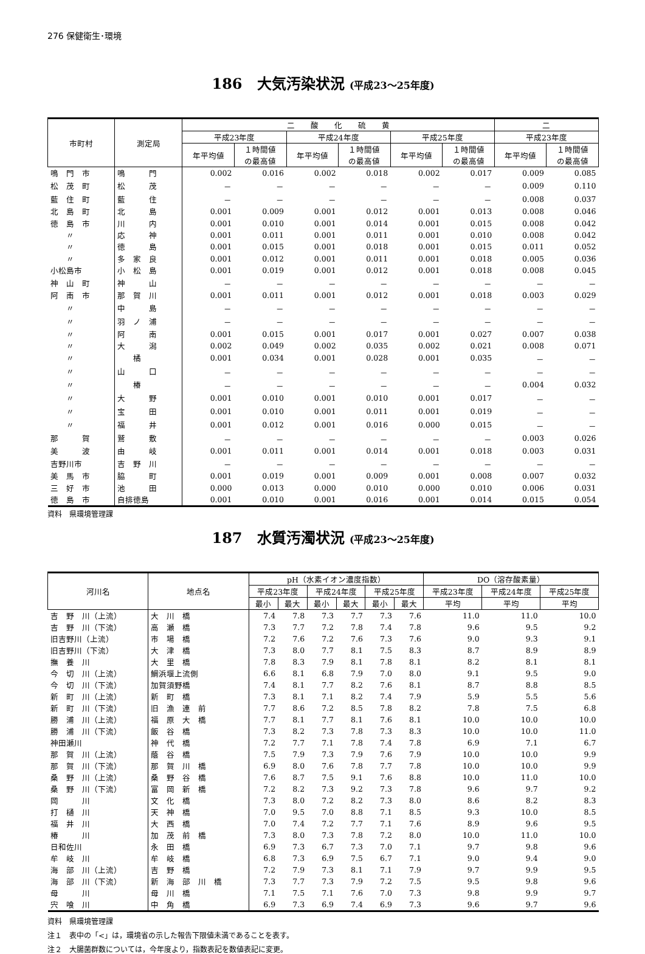276 保健衛生･環境
186　大気汚染状況 (平成23～25年度)
| 市町村 | 測定局 | 二 酸 化 硫 黄 | | | | | | 二 | |
| --- | --- | --- | --- | --- | --- | --- | --- | --- | --- |
| | | 平成23年度 | | 平成24年度 | | 平成25年度 | | 平成23年度 | |
| | | 年平均値 | １時間値 の最高値 | 年平均値 | １時間値 の最高値 | 年平均値 | １時間値 の最高値 | 年平均値 | １時間値 の最高値 |
| 鳴 門 市 | 鳴 門 | 0.002 | 0.016 | 0.002 | 0.018 | 0.002 | 0.017 | 0.009 | 0.085 |
| 松 茂 町 | 松 茂 | － | － | － | － | － | － | 0.009 | 0.110 |
| 藍 住 町 | 藍 住 | － | － | － | － | － | － | 0.008 | 0.037 |
| 北 島 町 | 北 島 | 0.001 | 0.009 | 0.001 | 0.012 | 0.001 | 0.013 | 0.008 | 0.046 |
| 徳 島 市 | 川 内 | 0.001 | 0.010 | 0.001 | 0.014 | 0.001 | 0.015 | 0.008 | 0.042 |
| 〃 | 応 神 | 0.001 | 0.011 | 0.001 | 0.011 | 0.001 | 0.010 | 0.008 | 0.042 |
| 〃 | 徳 島 | 0.001 | 0.015 | 0.001 | 0.018 | 0.001 | 0.015 | 0.011 | 0.052 |
| 〃 | 多 家 良 | 0.001 | 0.012 | 0.001 | 0.011 | 0.001 | 0.018 | 0.005 | 0.036 |
| 小松島市 | 小 松 島 | 0.001 | 0.019 | 0.001 | 0.012 | 0.001 | 0.018 | 0.008 | 0.045 |
| 神 山 町 | 神 山 | － | － | － | － | － | － | － | － |
| 阿 南 市 | 那 賀 川 | 0.001 | 0.011 | 0.001 | 0.012 | 0.001 | 0.018 | 0.003 | 0.029 |
| 〃 | 中 島 | － | － | － | － | － | － | － | － |
| 〃 | 羽 ノ 浦 | － | － | － | － | － | － | － | － |
| 〃 | 阿 南 | 0.001 | 0.015 | 0.001 | 0.017 | 0.001 | 0.027 | 0.007 | 0.038 |
| 〃 | 大 潟 | 0.002 | 0.049 | 0.002 | 0.035 | 0.002 | 0.021 | 0.008 | 0.071 |
| 〃 | 橘 | 0.001 | 0.034 | 0.001 | 0.028 | 0.001 | 0.035 | － | － |
| 〃 | 山 口 | － | － | － | － | － | － | － | － |
| 〃 | 椿 | － | － | － | － | － | － | 0.004 | 0.032 |
| 〃 | 大 野 | 0.001 | 0.010 | 0.001 | 0.010 | 0.001 | 0.017 | － | － |
| 〃 | 宝 田 | 0.001 | 0.010 | 0.001 | 0.011 | 0.001 | 0.019 | － | － |
| 〃 | 福 井 | 0.001 | 0.012 | 0.001 | 0.016 | 0.000 | 0.015 | － | － |
| 那 賀 | 鷲 敷 | － | － | － | － | － | － | 0.003 | 0.026 |
| 美 波 | 由 岐 | 0.001 | 0.011 | 0.001 | 0.014 | 0.001 | 0.018 | 0.003 | 0.031 |
| 吉野川市 | 吉 野 川 | － | － | － | － | － | － | － | － |
| 美 馬 市 | 脇 町 | 0.001 | 0.019 | 0.001 | 0.009 | 0.001 | 0.008 | 0.007 | 0.032 |
| 三 好 市 | 池 田 | 0.000 | 0.013 | 0.000 | 0.010 | 0.000 | 0.010 | 0.006 | 0.031 |
| 徳 島 市 | 自排徳島 | 0.001 | 0.010 | 0.001 | 0.016 | 0.001 | 0.014 | 0.015 | 0.054 |
資料　県環境管理課
187　水質汚濁状況 (平成23～25年度)
| 河川名 | 地点名 | pH（水素イオン濃度指数） | | | | | | DO（溶存酸素量） | | |
| --- | --- | --- | --- | --- | --- | --- | --- | --- | --- | --- |
| | | 平成23年度 | | 平成24年度 | | 平成25年度 | | 平成23年度 | 平成24年度 | 平成25年度 |
| | | 最小 | 最大 | 最小 | 最大 | 最小 | 最大 | 平均 | 平均 | 平均 |
| 吉 野 川（上流） | 大 川 橋 | 7.4 | 7.8 | 7.3 | 7.7 | 7.3 | 7.6 | 11.0 | 11.0 | 10.0 |
| 吉 野 川（下流） | 高 瀬 橋 | 7.3 | 7.7 | 7.2 | 7.8 | 7.4 | 7.8 | 9.6 | 9.5 | 9.2 |
| 旧吉野川（上流） | 市 場 橋 | 7.2 | 7.6 | 7.2 | 7.6 | 7.3 | 7.6 | 9.0 | 9.3 | 9.1 |
| 旧吉野川（下流） | 大 津 橋 | 7.3 | 8.0 | 7.7 | 8.1 | 7.5 | 8.3 | 8.7 | 8.9 | 8.9 |
| 撫 養 川 | 大 里 橋 | 7.8 | 8.3 | 7.9 | 8.1 | 7.8 | 8.1 | 8.2 | 8.1 | 8.1 |
| 今 切 川（上流） | 鯛浜堰上流側 | 6.6 | 8.1 | 6.8 | 7.9 | 7.0 | 8.0 | 9.1 | 9.5 | 9.0 |
| 今 切 川（下流） | 加賀須野橋 | 7.4 | 8.1 | 7.7 | 8.2 | 7.6 | 8.1 | 8.7 | 8.8 | 8.5 |
| 新 町 川（上流） | 新 町 橋 | 7.3 | 8.1 | 7.1 | 8.2 | 7.4 | 7.9 | 5.9 | 5.5 | 5.6 |
| 新 町 川（下流） | 旧 漁 連 前 | 7.7 | 8.6 | 7.2 | 8.5 | 7.8 | 8.2 | 7.8 | 7.5 | 6.8 |
| 勝 浦 川（上流） | 福 原 大 橋 | 7.7 | 8.1 | 7.7 | 8.1 | 7.6 | 8.1 | 10.0 | 10.0 | 10.0 |
| 勝 浦 川（下流） | 飯 谷 橋 | 7.3 | 8.2 | 7.3 | 7.8 | 7.3 | 8.3 | 10.0 | 10.0 | 11.0 |
| 神田瀬川 | 神 代 橋 | 7.2 | 7.7 | 7.1 | 7.8 | 7.4 | 7.8 | 6.9 | 7.1 | 6.7 |
| 那 賀 川（上流） | 蔭 谷 橋 | 7.5 | 7.9 | 7.3 | 7.9 | 7.6 | 7.9 | 10.0 | 10.0 | 9.9 |
| 那 賀 川（下流） | 那 賀 川 橋 | 6.9 | 8.0 | 7.6 | 7.8 | 7.7 | 7.8 | 10.0 | 10.0 | 9.9 |
| 桑 野 川（上流） | 桑 野 谷 橋 | 7.6 | 8.7 | 7.5 | 9.1 | 7.6 | 8.8 | 10.0 | 11.0 | 10.0 |
| 桑 野 川（下流） | 富 岡 新 橋 | 7.2 | 8.2 | 7.3 | 9.2 | 7.3 | 7.8 | 9.6 | 9.7 | 9.2 |
| 岡 川 | 文 化 橋 | 7.3 | 8.0 | 7.2 | 8.2 | 7.3 | 8.0 | 8.6 | 8.2 | 8.3 |
| 打 樋 川 | 天 神 橋 | 7.0 | 9.5 | 7.0 | 8.8 | 7.1 | 8.5 | 9.3 | 10.0 | 8.5 |
| 福 井 川 | 大 西 橋 | 7.0 | 7.4 | 7.2 | 7.7 | 7.1 | 7.6 | 8.9 | 9.6 | 9.5 |
| 椿 川 | 加 茂 前 橋 | 7.3 | 8.0 | 7.3 | 7.8 | 7.2 | 8.0 | 10.0 | 11.0 | 10.0 |
| 日和佐川 | 永 田 橋 | 6.9 | 7.3 | 6.7 | 7.3 | 7.0 | 7.1 | 9.7 | 9.8 | 9.6 |
| 牟 岐 川 | 牟 岐 橋 | 6.8 | 7.3 | 6.9 | 7.5 | 6.7 | 7.1 | 9.0 | 9.4 | 9.0 |
| 海 部 川（上流） | 吉 野 橋 | 7.2 | 7.9 | 7.3 | 8.1 | 7.1 | 7.9 | 9.7 | 9.9 | 9.5 |
| 海 部 川（下流） | 新 海 部 川 橋 | 7.3 | 7.7 | 7.3 | 7.9 | 7.2 | 7.5 | 9.5 | 9.8 | 9.6 |
| 母 川 | 母 川 橋 | 7.1 | 7.5 | 7.1 | 7.6 | 7.0 | 7.3 | 9.8 | 9.9 | 9.7 |
| 宍 喰 川 | 中 角 橋 | 6.9 | 7.3 | 6.9 | 7.4 | 6.9 | 7.3 | 9.6 | 9.7 | 9.6 |
資料　県環境管理課
注１　表中の「<」は，環境省の示した報告下限値未満であることを表す。
注２　大腸菌群数については，今年度より，指数表記を数値表記に変更。